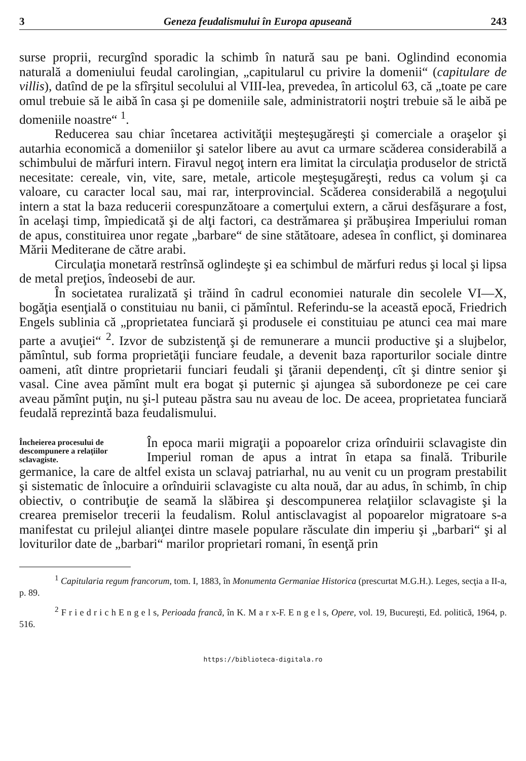3 Geneza feudalismului în Europa apuseană 243
surse proprii, recurgînd sporadic la schimb în natură sau pe bani. Oglindind economia naturală a domeniului feudal carolingian, „capitularul cu privire la domenii“ (capitulare de villis), datînd de pe la sfîrşitul secolului al VIII-lea, prevedea, în articolul 63, că „toate pe care omul trebuie să le aibă în casa şi pe domeniile sale, administratorii noştri trebuie să le aibă pe domeniile noastre“ <sup>1</sup>.
Reducerea sau chiar încetarea activităţii meşteşugăreşti şi comerciale a oraşelor şi autarhia economică a domeniilor şi satelor libere au avut ca urmare scăderea considerabilă a schimbului de mărfuri intern. Firavul negoţ intern era limitat la circulaţia produselor de strictă necesitate: cereale, vin, vite, sare, metale, articole meşteşugăreşti, redus ca volum şi ca valoare, cu caracter local sau, mai rar, interprovincial. Scăderea considerabilă a negoţului intern a stat la baza reducerii corespunzătoare a comerţului extern, a cărui desfăşurare a fost, în acelaşi timp, împiedicată şi de alţi factori, ca destrămarea şi prăbuşirea Imperiului roman de apus, constituirea unor regate „barbare“ de sine stătătoare, adesea în conflict, şi dominarea Mării Mediterane de către arabi.
Circulaţia monetară restrînsă oglindeşte şi ea schimbul de mărfuri redus şi local şi lipsa de metal preţios, îndeosebi de aur.
În societatea ruralizată şi trăind în cadrul economiei naturale din secolele VI—X, bogăţia esenţială o constituiau nu banii, ci pămîntul. Referindu-se la această epocă, Friedrich Engels sublinia că „proprietatea funciară şi produsele ei constituiau pe atunci cea mai mare parte a avuţiei“ <sup>2</sup>. Izvor de subzistenţă şi de remunerare a muncii productive şi a slujbelor, pămîntul, sub forma proprietăţii funciare feudale, a devenit baza raporturilor sociale dintre oameni, atît dintre proprietarii funciari feudali şi ţăranii dependenţi, cît şi dintre senior şi vasal. Cine avea pămînt mult era bogat şi puternic şi ajungea să subordoneze pe cei care aveau pămînt puţin, nu şi-l puteau păstra sau nu aveau de loc. De aceea, proprietatea funciară feudală reprezintă baza feudalismului.
Încheierea procesului de descompunere a relaţiilor sclavagiste.
În epoca marii migraţii a popoarelor criza orînduirii sclavagiste din Imperiul roman de apus a intrat în etapa sa finală. Triburile germanice, la care de altfel exista un sclavaj patriarhal, nu au venit cu un program prestabilit şi sistematic de înlocuire a orînduirii sclavagiste cu alta nouă, dar au adus, în schimb, în chip obiectiv, o contribuţie de seamă la slăbirea şi descompunerea relaţiilor sclavagiste şi la crearea premiselor trecerii la feudalism. Rolul antisclavagist al popoarelor migratoare s-a manifestat cu prilejul alianţei dintre masele populare răsculate din imperiu şi „barbari“ şi al loviturilor date de „barbari“ marilor proprietari romani, în esenţă prin
<sup>1</sup> Capitularia regum francorum, tom. I, 1883, în Monumenta Germaniae Historica (prescurtat M.G.H.). Leges, secţia a II-a, p. 89.
<sup>2</sup> F r i e d r i c h E n g e l s, Perioada francă, în K. M a r x-F. E n g e l s, Opere, vol. 19, Bucureşti, Ed. politică, 1964, p. 516.
https://biblioteca-digitala.ro